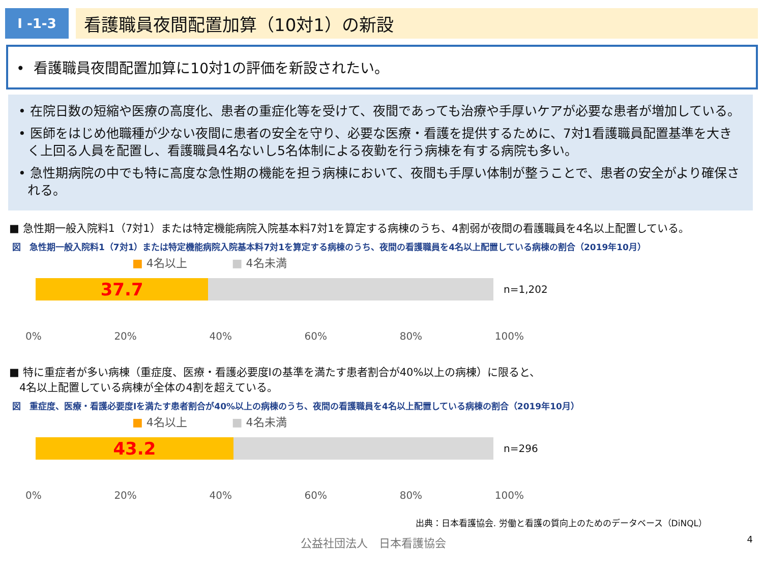Ⅰ -1-3
看護職員夜間配置加算（10対1）の新設
• 看護職員夜間配置加算に10対1の評価を新設されたい。
• 在院日数の短縮や医療の高度化、患者の重症化等を受けて、夜間であっても治療や手厚いケアが必要な患者が増加している。
• 医師をはじめ他職種が少ない夜間に患者の安全を守り、必要な医療・看護を提供するために、7対1看護職員配置基準を大きく上回る人員を配置し、看護職員4名ないし5名体制による夜勤を行う病棟を有する病院も多い。
• 急性期病院の中でも特に高度な急性期の機能を担う病棟において、夜間も手厚い体制が整うことで、患者の安全がより確保される。
■ 急性期一般入院料1（7対1）または特定機能病院入院基本料7対1を算定する病棟のうち、4割弱が夜間の看護職員を4名以上配置している。
図　急性期一般入院料1（7対1）または特定機能病院入院基本料7対1を算定する病棟のうち、夜間の看護職員を4名以上配置している病棟の割合（2019年10月）
■ 4名以上　　　　■ 4名未満
37.7
n=1,202
0% 20% 40% 60% 80% 100%
■ 特に重症者が多い病棟（重症度、医療・看護必要度Ⅰの基準を満たす患者割合が40%以上の病棟）に限ると、
4名以上配置している病棟が全体の4割を超えている。
図　重症度、医療・看護必要度Ⅰを満たす患者割合が40%以上の病棟のうち、夜間の看護職員を4名以上配置している病棟の割合（2019年10月）
■ 4名以上　　　　■ 4名未満
43.2
n=296
0% 20% 40% 60% 80% 100%
出典：日本看護協会. 労働と看護の質向上のためのデータベース（DiNQL）
公益社団法人　日本看護協会 4